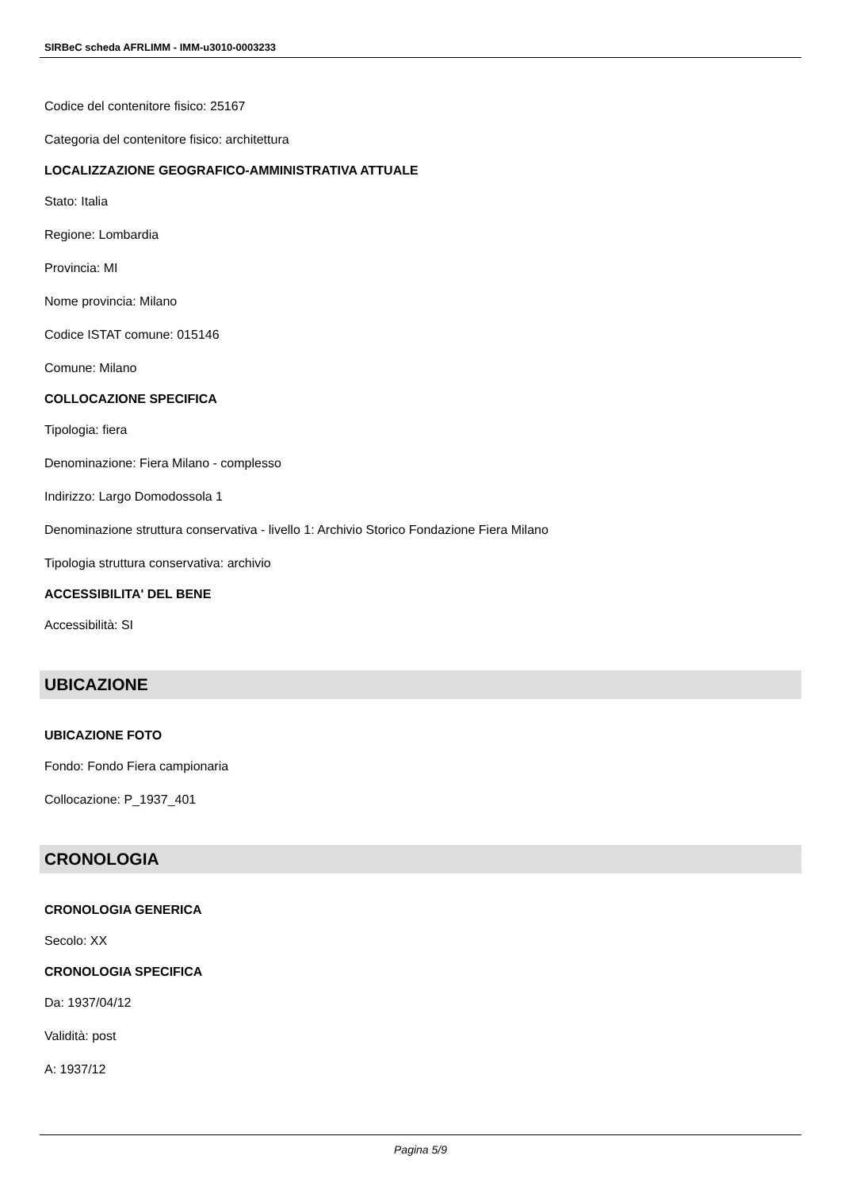SIRBeC scheda AFRLIMM - IMM-u3010-0003233
Codice del contenitore fisico: 25167
Categoria del contenitore fisico: architettura
LOCALIZZAZIONE GEOGRAFICO-AMMINISTRATIVA ATTUALE
Stato: Italia
Regione: Lombardia
Provincia: MI
Nome provincia: Milano
Codice ISTAT comune: 015146
Comune: Milano
COLLOCAZIONE SPECIFICA
Tipologia: fiera
Denominazione: Fiera Milano - complesso
Indirizzo: Largo Domodossola 1
Denominazione struttura conservativa - livello 1: Archivio Storico Fondazione Fiera Milano
Tipologia struttura conservativa: archivio
ACCESSIBILITA' DEL BENE
Accessibilità: SI
UBICAZIONE
UBICAZIONE FOTO
Fondo: Fondo Fiera campionaria
Collocazione: P_1937_401
CRONOLOGIA
CRONOLOGIA GENERICA
Secolo: XX
CRONOLOGIA SPECIFICA
Da: 1937/04/12
Validità: post
A: 1937/12
Pagina 5/9